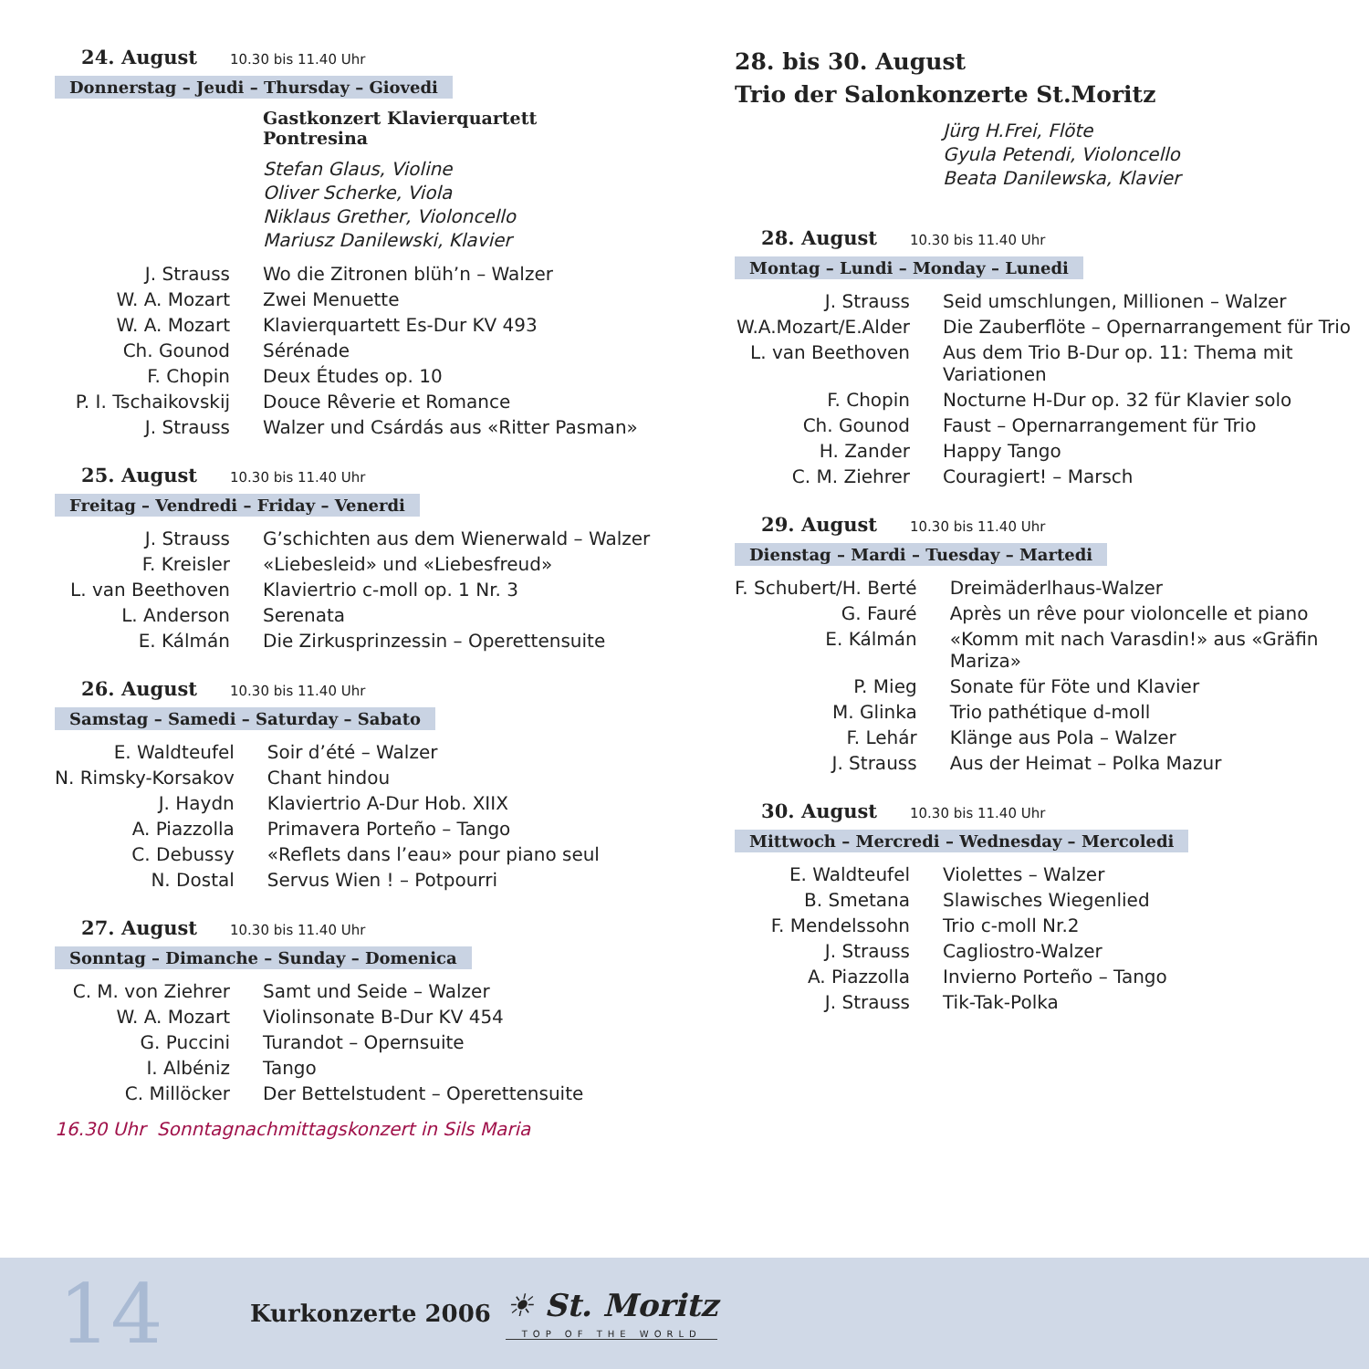24. August 10.30 bis 11.40 Uhr
Donnerstag – Jeudi – Thursday – Giovedi
Gastkonzert Klavierquartett
Pontresina
Stefan Glaus, Violine
Oliver Scherke, Viola
Niklaus Grether, Violoncello
Mariusz Danilewski, Klavier
| J. Strauss | Wo die Zitronen blüh’n – Walzer |
| W. A. Mozart | Zwei Menuette |
| W. A. Mozart | Klavierquartett Es-Dur KV 493 |
| Ch. Gounod | Sérénade |
| F. Chopin | Deux Études op. 10 |
| P. I. Tschaikovskij | Douce Rêverie et Romance |
| J. Strauss | Walzer und Csárdás aus «Ritter Pasman» |
25. August 10.30 bis 11.40 Uhr
Freitag – Vendredi – Friday – Venerdi
| J. Strauss | G’schichten aus dem Wienerwald – Walzer |
| F. Kreisler | «Liebesleid» und «Liebesfreud» |
| L. van Beethoven | Klaviertrio c-moll op. 1 Nr. 3 |
| L. Anderson | Serenata |
| E. Kálmán | Die Zirkusprinzessin – Operettensuite |
26. August 10.30 bis 11.40 Uhr
Samstag – Samedi – Saturday – Sabato
| E. Waldteufel | Soir d’été – Walzer |
| N. Rimsky-Korsakov | Chant hindou |
| J. Haydn | Klaviertrio A-Dur Hob. XIIX |
| A. Piazzolla | Primavera Porteño – Tango |
| C. Debussy | «Reflets dans l’eau» pour piano seul |
| N. Dostal | Servus Wien ! – Potpourri |
27. August 10.30 bis 11.40 Uhr
Sonntag – Dimanche – Sunday – Domenica
| C. M. von Ziehrer | Samt und Seide – Walzer |
| W. A. Mozart | Violinsonate B-Dur KV 454 |
| G. Puccini | Turandot – Opernsuite |
| I. Albéniz | Tango |
| C. Millöcker | Der Bettelstudent – Operettensuite |
16.30 Uhr Sonntagnachmittagskonzert in Sils Maria
28. bis 30. August
Trio der Salonkonzerte St.Moritz
Jürg H.Frei, Flöte
Gyula Petendi, Violoncello
Beata Danilewska, Klavier
28. August 10.30 bis 11.40 Uhr
Montag – Lundi – Monday – Lunedi
| J. Strauss | Seid umschlungen, Millionen – Walzer |
| W.A.Mozart/E.Alder | Die Zauberflöte – Opernarrangement für Trio |
| L. van Beethoven | Aus dem Trio B-Dur op. 11: Thema mit Variationen |
| F. Chopin | Nocturne H-Dur op. 32 für Klavier solo |
| Ch. Gounod | Faust – Opernarrangement für Trio |
| H. Zander | Happy Tango |
| C. M. Ziehrer | Couragiert! – Marsch |
29. August 10.30 bis 11.40 Uhr
Dienstag – Mardi – Tuesday – Martedi
| F. Schubert/H. Berté | Dreimäderlhaus-Walzer |
| G. Fauré | Après un rêve pour violoncelle et piano |
| E. Kálmán | «Komm mit nach Varasdin!» aus «Gräfin Mariza» |
| P. Mieg | Sonate für Föte und Klavier |
| M. Glinka | Trio pathétique d-moll |
| F. Lehár | Klänge aus Pola – Walzer |
| J. Strauss | Aus der Heimat – Polka Mazur |
30. August 10.30 bis 11.40 Uhr
Mittwoch – Mercredi – Wednesday – Mercoledi
| E. Waldteufel | Violettes – Walzer |
| B. Smetana | Slawisches Wiegenlied |
| F. Mendelssohn | Trio c-moll Nr.2 |
| J. Strauss | Cagliostro-Walzer |
| A. Piazzolla | Invierno Porteño – Tango |
| J. Strauss | Tik-Tak-Polka |
14
Kurkonzerte 2006
☀ St. Moritz
TOP OF THE WORLD